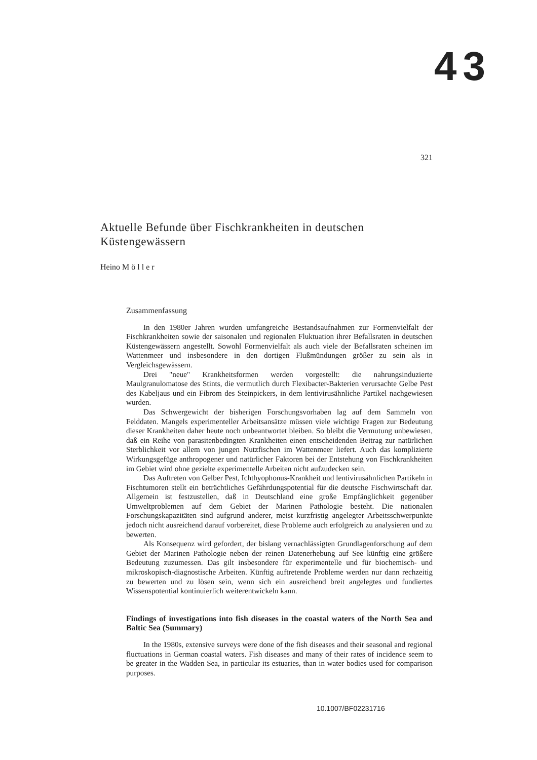43
321
Aktuelle Befunde über Fischkrankheiten in deutschen Küstengewässern
Heino M ö l l e r
Zusammenfassung
In den 1980er Jahren wurden umfangreiche Bestandsaufnahmen zur Formenvielfalt der Fischkrankheiten sowie der saisonalen und regionalen Fluktuation ihrer Befallsraten in deutschen Küstengewässern angestellt. Sowohl Formenvielfalt als auch viele der Befallsraten scheinen im Wattenmeer und insbesondere in den dortigen Flußmündungen größer zu sein als in Vergleichsgewässern.
Drei "neue" Krankheitsformen werden vorgestellt: die nahrungsinduzierte Maulgranulomatose des Stints, die vermutlich durch Flexibacter-Bakterien verursachte Gelbe Pest des Kabeljaus und ein Fibrom des Steinpickers, in dem lentivirusähnliche Partikel nachgewiesen wurden.
Das Schwergewicht der bisherigen Forschungsvorhaben lag auf dem Sammeln von Felddaten. Mangels experimenteller Arbeitsansätze müssen viele wichtige Fragen zur Bedeutung dieser Krankheiten daher heute noch unbeantwortet bleiben. So bleibt die Vermutung unbewiesen, daß ein Reihe von parasitenbedingten Krankheiten einen entscheidenden Beitrag zur natürlichen Sterblichkeit vor allem von jungen Nutzfischen im Wattenmeer liefert. Auch das komplizierte Wirkungsgefüge anthropogener und natürlicher Faktoren bei der Entstehung von Fischkrankheiten im Gebiet wird ohne gezielte experimentelle Arbeiten nicht aufzudecken sein.
Das Auftreten von Gelber Pest, Ichthyophonus-Krankheit und lentivirusähnlichen Partikeln in Fischtumoren stellt ein beträchtliches Gefährdungspotential für die deutsche Fischwirtschaft dar. Allgemein ist festzustellen, daß in Deutschland eine große Empfänglichkeit gegenüber Umweltproblemen auf dem Gebiet der Marinen Pathologie besteht. Die nationalen Forschungskapazitäten sind aufgrund anderer, meist kurzfristig angelegter Arbeitsschwerpunkte jedoch nicht ausreichend darauf vorbereitet, diese Probleme auch erfolgreich zu analysieren und zu bewerten.
Als Konsequenz wird gefordert, der bislang vernachlässigten Grundlagenforschung auf dem Gebiet der Marinen Pathologie neben der reinen Datenerhebung auf See künftig eine größere Bedeutung zuzumessen. Das gilt insbesondere für experimentelle und für biochemisch- und mikroskopisch-diagnostische Arbeiten. Künftig auftretende Probleme werden nur dann rechzeitig zu bewerten und zu lösen sein, wenn sich ein ausreichend breit angelegtes und fundiertes Wissenspotential kontinuierlich weiterentwickeln kann.
Findings of investigations into fish diseases in the coastal waters of the North Sea and Baltic Sea (Summary)
In the 1980s, extensive surveys were done of the fish diseases and their seasonal and regional fluctuations in German coastal waters. Fish diseases and many of their rates of incidence seem to be greater in the Wadden Sea, in particular its estuaries, than in water bodies used for comparison purposes.
10.1007/BF02231716